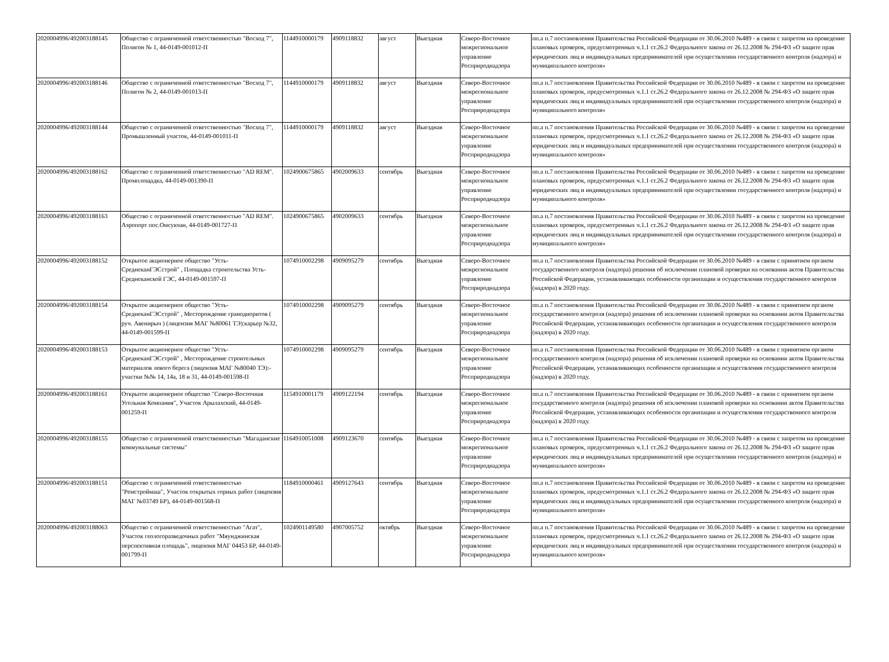| 2020004996/492003188145 | Общество с ограниченной ответственностью "Восход 7", Полигон № 1, 44-0149-001012-П | 1144910000179 | 4909118832 | август | Выездная | Северо-Восточное межрегиональное управление Росприроднадзора | пп.а п.7 постановления Правительства Российской Федерации от 30.06.2010 №489 - в связи с запретом на проведение плановых проверок, предусмотренных ч.1.1 ст.26.2 Федерального закона от 26.12.2008 № 294-ФЗ «О защите прав юридических лиц и индивидуальных предпринимателей при осуществлении государственного контроля (надзора) и муниципального контроля» |
| 2020004996/492003188146 | Общество с ограниченной ответственностью "Восход 7", Полигон № 2, 44-0149-001013-П | 1144910000179 | 4909118832 | август | Выездная | Северо-Восточное межрегиональное управление Росприроднадзора | пп.а п.7 постановления Правительства Российской Федерации от 30.06.2010 №489 - в связи с запретом на проведение плановых проверок, предусмотренных ч.1.1 ст.26.2 Федерального закона от 26.12.2008 № 294-ФЗ «О защите прав юридических лиц и индивидуальных предпринимателей при осуществлении государственного контроля (надзора) и муниципального контроля» |
| 2020004996/492003188144 | Общество с ограниченной ответственностью "Восход 7", Промышленный участок, 44-0149-001011-П | 1144910000179 | 4909118832 | август | Выездная | Северо-Восточное межрегиональное управление Росприроднадзора | пп.а п.7 постановления Правительства Российской Федерации от 30.06.2010 №489 - в связи с запретом на проведение плановых проверок, предусмотренных ч.1.1 ст.26.2 Федерального закона от 26.12.2008 № 294-ФЗ «О защите прав юридических лиц и индивидуальных предпринимателей при осуществлении государственного контроля (надзора) и муниципального контроля» |
| 2020004996/492003188162 | Общество с ограниченной ответственностью "AD REM". Промплощадка, 44-0149-001390-П | 1024900675865 | 4902009633 | сентябрь | Выездная | Северо-Восточное межрегиональное управление Росприроднадзора | пп.а п.7 постановления Правительства Российской Федерации от 30.06.2010 №489 - в связи с запретом на проведение плановых проверок, предусмотренных ч.1.1 ст.26.2 Федерального закона от 26.12.2008 № 294-ФЗ «О защите прав юридических лиц и индивидуальных предпринимателей при осуществлении государственного контроля (надзора) и муниципального контроля» |
| 2020004996/492003188163 | Общество с ограниченной ответственностью "AD REM". Аэропорт пос.Омсукчан, 44-0149-001727-П | 1024900675865 | 4902009633 | сентябрь | Выездная | Северо-Восточное межрегиональное управление Росприроднадзора | пп.а п.7 постановления Правительства Российской Федерации от 30.06.2010 №489 - в связи с запретом на проведение плановых проверок, предусмотренных ч.1.1 ст.26.2 Федерального закона от 26.12.2008 № 294-ФЗ «О защите прав юридических лиц и индивидуальных предпринимателей при осуществлении государственного контроля (надзора) и муниципального контроля» |
| 2020004996/492003188152 | Открытое акционерное общество "Усть-СреднеканГЭСстрой" , Площадка строительства Усть-Среднеканской ГЭС, 44-0149-001597-П | 1074910002298 | 4909095279 | сентябрь | Выездная | Северо-Восточное межрегиональное управление Росприроднадзора | пп.а п.7 постановления Правительства Российской Федерации от 30.06.2010 №489 - в связи с принятием органом государственного контроля (надзора) решения об исключении плановой проверки на основании актов Правительства Российской Федерации, устанавливающих особенности организации и осуществления государственного контроля (надзора) в 2020 году. |
| 2020004996/492003188154 | Открытое акционерное общество "Усть-СреднеканГЭСстрой" , Месторождение гранодиоритов ( руч. Авенирыч ) (лицензия МАГ №80061 ТЭ):карьер №32, 44-0149-001599-П | 1074910002298 | 4909095279 | сентябрь | Выездная | Северо-Восточное межрегиональное управление Росприроднадзора | пп.а п.7 постановления Правительства Российской Федерации от 30.06.2010 №489 - в связи с принятием органом государственного контроля (надзора) решения об исключении плановой проверки на основании актов Правительства Российской Федерации, устанавливающих особенности организации и осуществления государственного контроля (надзора) в 2020 году. |
| 2020004996/492003188153 | Открытое акционерное общество "Усть-СреднеканГЭСстрой" , Месторождение строительных материалов левого берега (лицензия МАГ №80040 ТЭ):-участки №№ 14, 14а, 18 и 31, 44-0149-001598-П | 1074910002298 | 4909095279 | сентябрь | Выездная | Северо-Восточное межрегиональное управление Росприроднадзора | пп.а п.7 постановления Правительства Российской Федерации от 30.06.2010 №489 - в связи с принятием органом государственного контроля (надзора) решения об исключении плановой проверки на основании актов Правительства Российской Федерации, устанавливающих особенности организации и осуществления государственного контроля (надзора) в 2020 году. |
| 2020004996/492003188161 | Открытое акционерное общество "Северо-Восточная Угольная Компания", Участок Арылахский, 44-0149-001259-П | 1154910001179 | 4909122194 | сентябрь | Выездная | Северо-Восточное межрегиональное управление Росприроднадзора | пп.а п.7 постановления Правительства Российской Федерации от 30.06.2010 №489 - в связи с принятием органом государственного контроля (надзора) решения об исключении плановой проверки на основании актов Правительства Российской Федерации, устанавливающих особенности организации и осуществления государственного контроля (надзора) в 2020 году. |
| 2020004996/492003188155 | Общество с ограниченной ответственностью "Магаданские коммунальные системы" | 1164910051008 | 4909123670 | сентябрь | Выездная | Северо-Восточное межрегиональное управление Росприроднадзора | пп.а п.7 постановления Правительства Российской Федерации от 30.06.2010 №489 - в связи с запретом на проведение плановых проверок, предусмотренных ч.1.1 ст.26.2 Федерального закона от 26.12.2008 № 294-ФЗ «О защите прав юридических лиц и индивидуальных предпринимателей при осуществлении государственного контроля (надзора) и муниципального контроля» |
| 2020004996/492003188151 | Общество с ограниченной ответственностью "Ремстроймаш", Участок открытых горных работ (лицензия МАГ №03749 БР), 44-0149-001568-П | 1184910000461 | 4909127643 | сентябрь | Выездная | Северо-Восточное межрегиональное управление Росприроднадзора | пп.а п.7 постановления Правительства Российской Федерации от 30.06.2010 №489 - в связи с запретом на проведение плановых проверок, предусмотренных ч.1.1 ст.26.2 Федерального закона от 26.12.2008 № 294-ФЗ «О защите прав юридических лиц и индивидуальных предпринимателей при осуществлении государственного контроля (надзора) и муниципального контроля» |
| 2020004996/492003188063 | Общество с ограниченной ответственностью "Агат", Участок геологоразведочных работ "Мяунджинская перспективная площадь", лицензия МАГ 04453 БР, 44-0149-001799-П | 1024901149580 | 4907005752 | октябрь | Выездная | Северо-Восточное межрегиональное управление Росприроднадзора | пп.а п.7 постановления Правительства Российской Федерации от 30.06.2010 №489 - в связи с запретом на проведение плановых проверок, предусмотренных ч.1.1 ст.26.2 Федерального закона от 26.12.2008 № 294-ФЗ «О защите прав юридических лиц и индивидуальных предпринимателей при осуществлении государственного контроля (надзора) и муниципального контроля» |